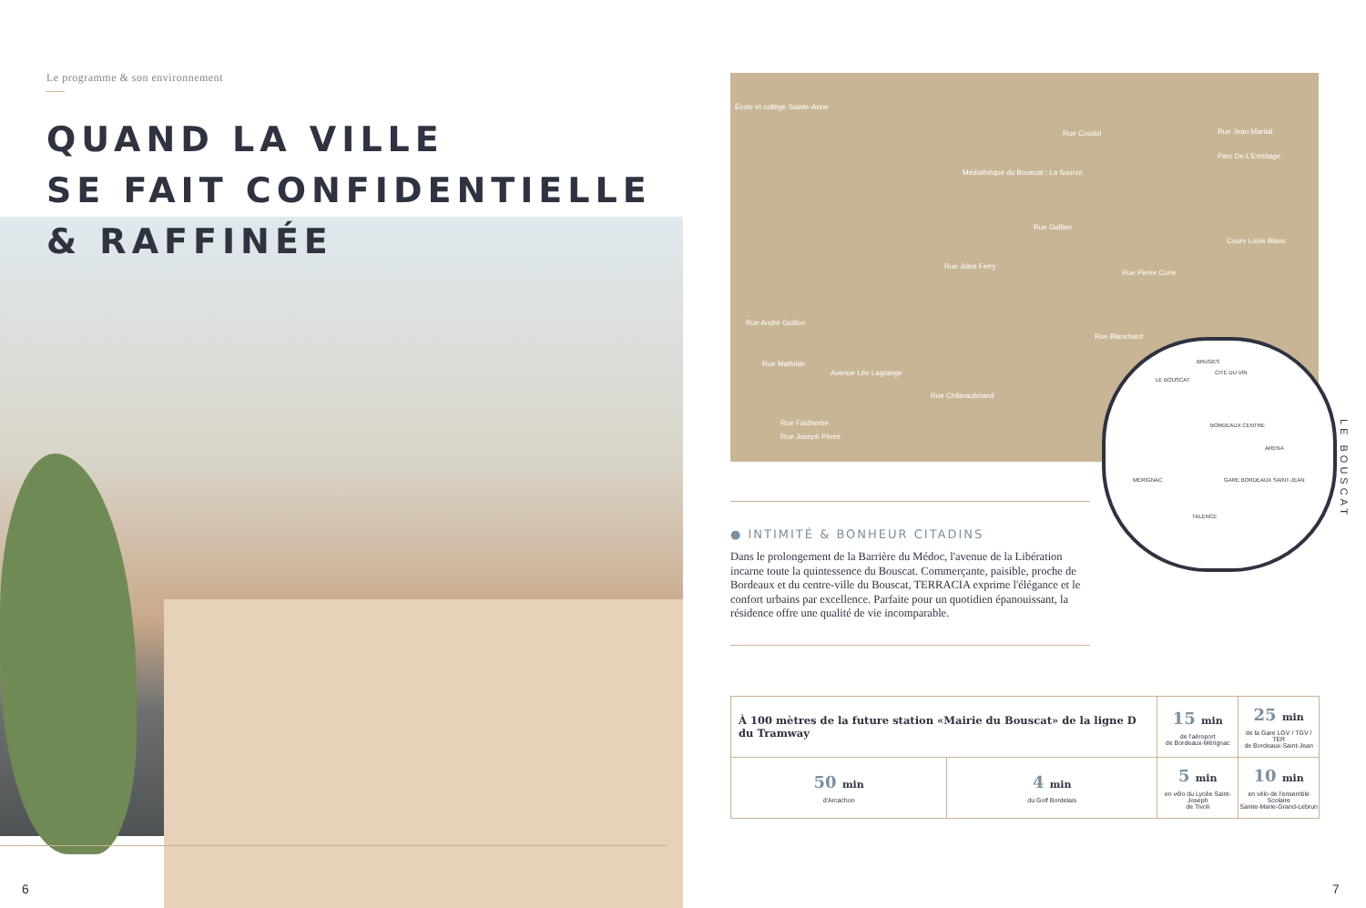Le programme & son environnement
QUAND LA VILLE
SE FAIT CONFIDENTIELLE
& RAFFINÉE
6
École et collège Sainte-Anne
Médiathèque du Bouscat : La Source
Rue Coudol Rue Jean Martial
Parc De L'Ermitage
Rue Gallien
Rue Jules Ferry
Cours Louis Blanc
Rue Pierre Curie
Rue André Guillon
Rue Mathilde
Avenue Léo Lagrange
Rue Châteaubriand
Rue Blanchard
Rue Faidherbe
Rue Joseph Pères
BRUGES
CITÉ DU VIN
LE BOUSCAT
BORDEAUX CENTRE
ARENA
MÉRIGNAC GARE BORDEAUX SAINT-JEAN
TALENCE
LE BOUSCAT
● INTIMITÉ & BONHEUR CITADINS
Dans le prolongement de la Barrière du Médoc, l'avenue de la Libération incarne toute la quintessence du Bouscat. Commerçante, paisible, proche de Bordeaux et du centre-ville du Bouscat, TERRACIA exprime l'élégance et le confort urbains par excellence. Parfaite pour un quotidien épanouissant, la résidence offre une qualité de vie incomparable.
| À 100 mètres de la future station «Mairie du Bouscat» de la ligne D du Tramway | | 15 min de l'aéroport de Bordeaux-Mérignac | 25 min de la Gare LGV / TGV / TER de Bordeaux-Saint-Jean |
| 50 min d'Arcachon | 4 min du Golf Bordelais | 5 min en vélo du Lycée Saint-Joseph de Tivoli | 10 min en vélo de l'ensemble Scolaire Sainte-Marie-Grand-Lebrun |
7